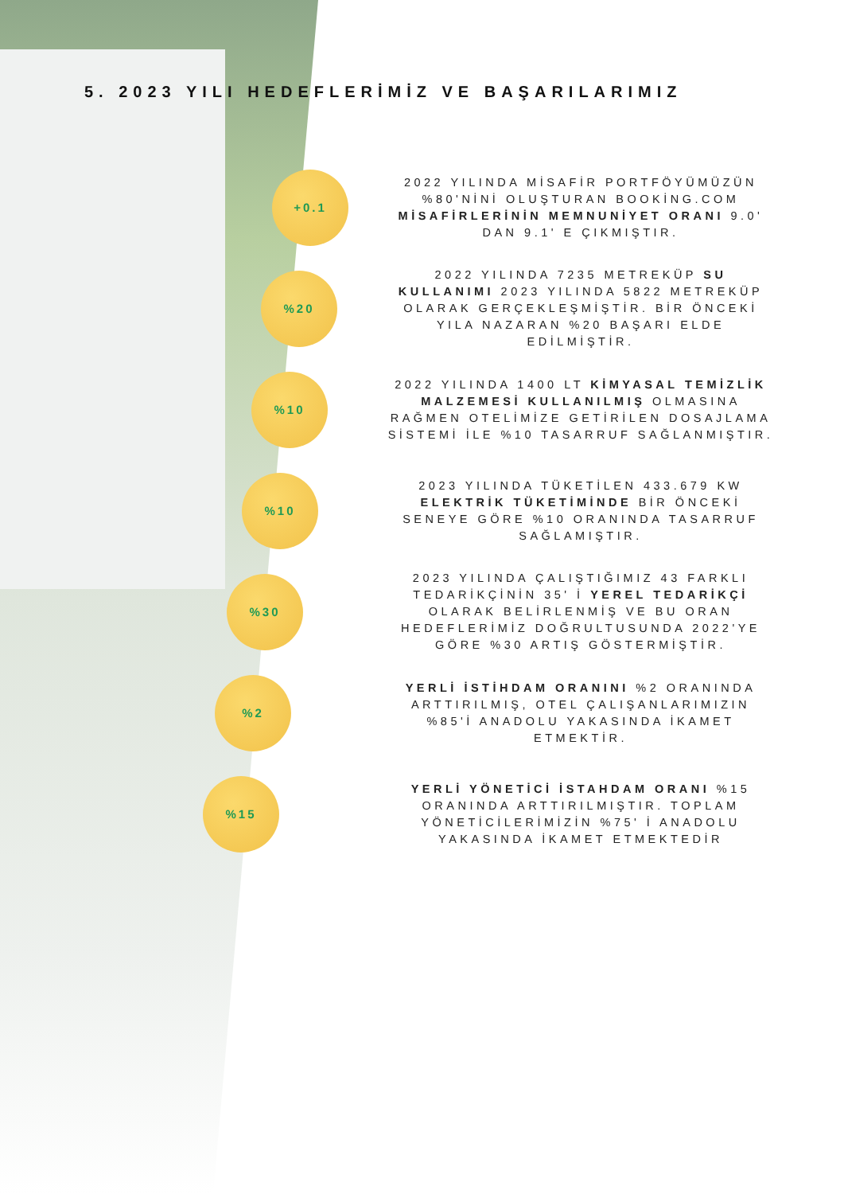5. 2023 YILI HEDEFLERİMİZ VE BAŞARILARIMIZ
+0.1
2022 YILINDA MİSAFİR PORTFÖYÜMÜZÜN %80'NİNİ OLUŞTURAN BOOKİNG.COM MİSAFİRLERİNİN MEMNUNİYET ORANI 9.0' DAN 9.1' E ÇIKMIŞTIR.
%20
2022 YILINDA 7235 METREKÜP SU KULLANIMI 2023 YILINDA 5822 METREKÜP OLARAK GERÇEKLEŞMİŞTİR. BİR ÖNCEKİ YILA NAZARAN %20 BAŞARI ELDE EDİLMİŞTİR.
%10
2022 YILINDA 1400 LT KİMYASAL TEMİZLİK MALZEMESİ KULLANILMIŞ OLMASINA RAĞMEN OTELİMİZE GETİRİLEN DOSAJLAMA SİSTEMİ İLE %10 TASARRUF SAĞLANMIŞTIR.
%10
2023 YILINDA TÜKETİLEN 433.679 KW ELEKTRİK TÜKETİMİNDE BİR ÖNCEKİ SENEYE GÖRE %10 ORANINDA TASARRUF SAĞLAMIŞTIR.
%30
2023 YILINDA ÇALIŞTIĞIMIZ 43 FARKLI TEDARİKÇİNİN 35' İ YEREL TEDARİKÇİ OLARAK BELİRLENMİŞ VE BU ORAN HEDEFLERİMİZ DOĞRULTUSUNDA 2022'YE GÖRE %30 ARTIŞ GÖSTERMİŞTİR.
%2
YERLİ İSTİHDAM ORANINI %2 ORANINDA ARTTIRILMIŞ, OTEL ÇALIŞANLARIMIZIN %85'İ ANADOLU YAKASINDA İKAMET ETMEKTİR.
%15
YERLİ YÖNETİCİ İSTAHDAM ORANI %15 ORANINDA ARTTIRILMIŞTIR. TOPLAM YÖNETİCİLERİMİZİN %75' İ ANADOLU YAKASINDA İKAMET ETMEKTEDİR